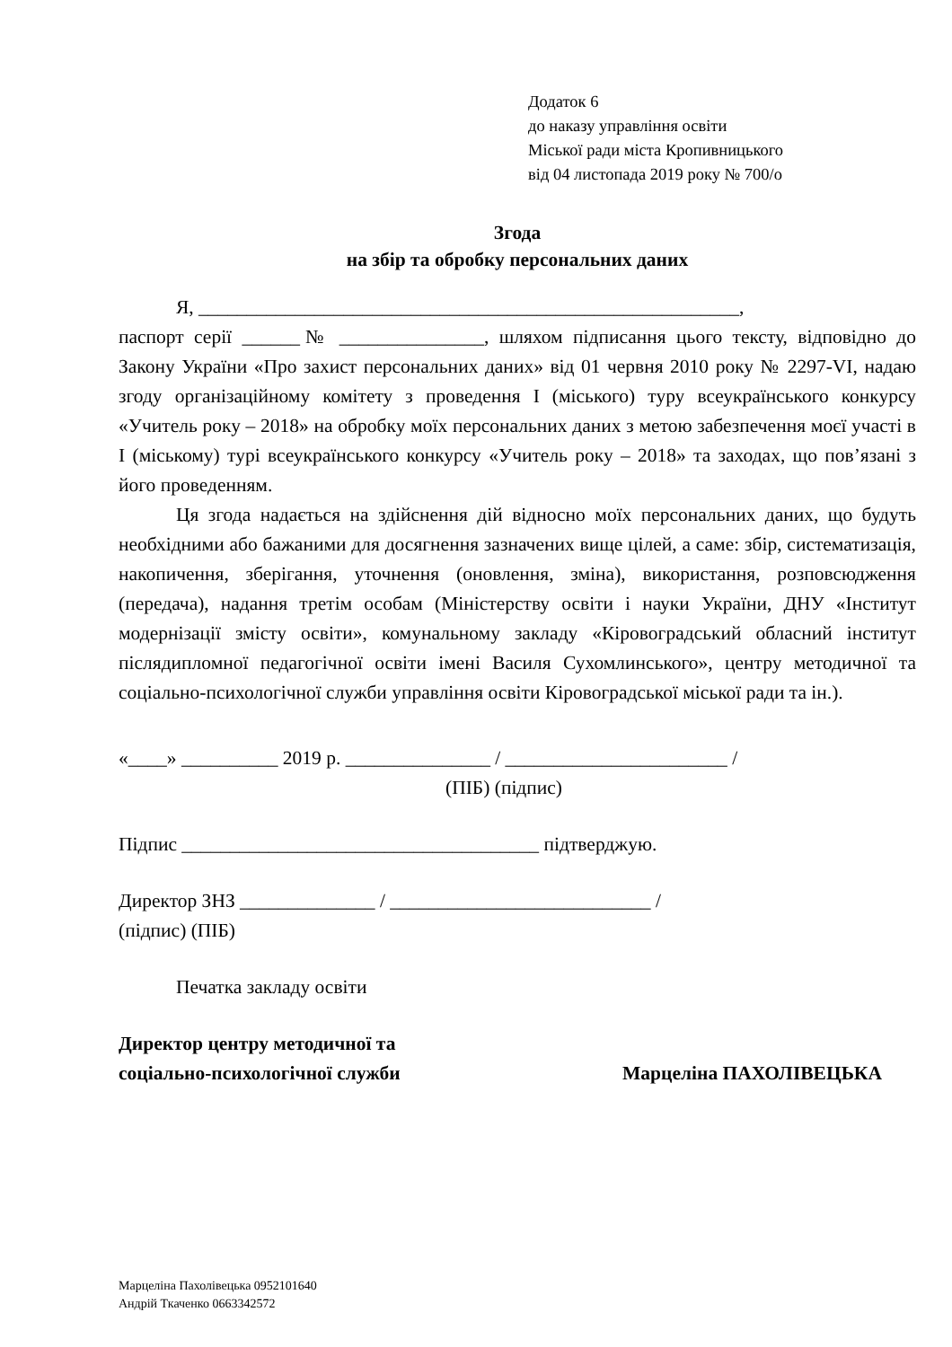Додаток 6
до наказу управління освіти
Міської ради міста Кропивницького
від 04 листопада 2019 року № 700/о
Згода
на збір та обробку персональних даних
Я, ________________________________________________________,
паспорт серії ______№ _______________, шляхом підписання цього тексту, відповідно до Закону України «Про захист персональних даних» від 01 червня 2010 року № 2297-VI, надаю згоду організаційному комітету з проведення І (міського) туру всеукраїнського конкурсу «Учитель року – 2018» на обробку моїх персональних даних з метою забезпечення моєї участі в І (міському) турі всеукраїнського конкурсу «Учитель року – 2018» та заходах, що пов’язані з його проведенням.
Ця згода надається на здійснення дій відносно моїх персональних даних, що будуть необхідними або бажаними для досягнення зазначених вище цілей, а саме: збір, систематизація, накопичення, зберігання, уточнення (оновлення, зміна), використання, розповсюдження (передача), надання третім особам (Міністерству освіти і науки України, ДНУ «Інститут модернізації змісту освіти», комунальному закладу «Кіровоградський обласний інститут післядипломної педагогічної освіти імені Василя Сухомлинського», центру методичної та соціально-психологічної служби управління освіти Кіровоградської міської ради та ін.).
«____» __________ 2019 р. _______________ / _______________________ /
(ПІБ) (підпис)
Підпис _____________________________________ підтверджую.
Директор ЗНЗ ______________ / ___________________________ /
(підпис) (ПІБ)
Печатка закладу освіти
Директор центру методичної та
соціально-психологічної служби
Марцеліна ПАХОЛІВЕЦЬКА
Марцеліна Пахолівецька 0952101640
Андрій Ткаченко 0663342572